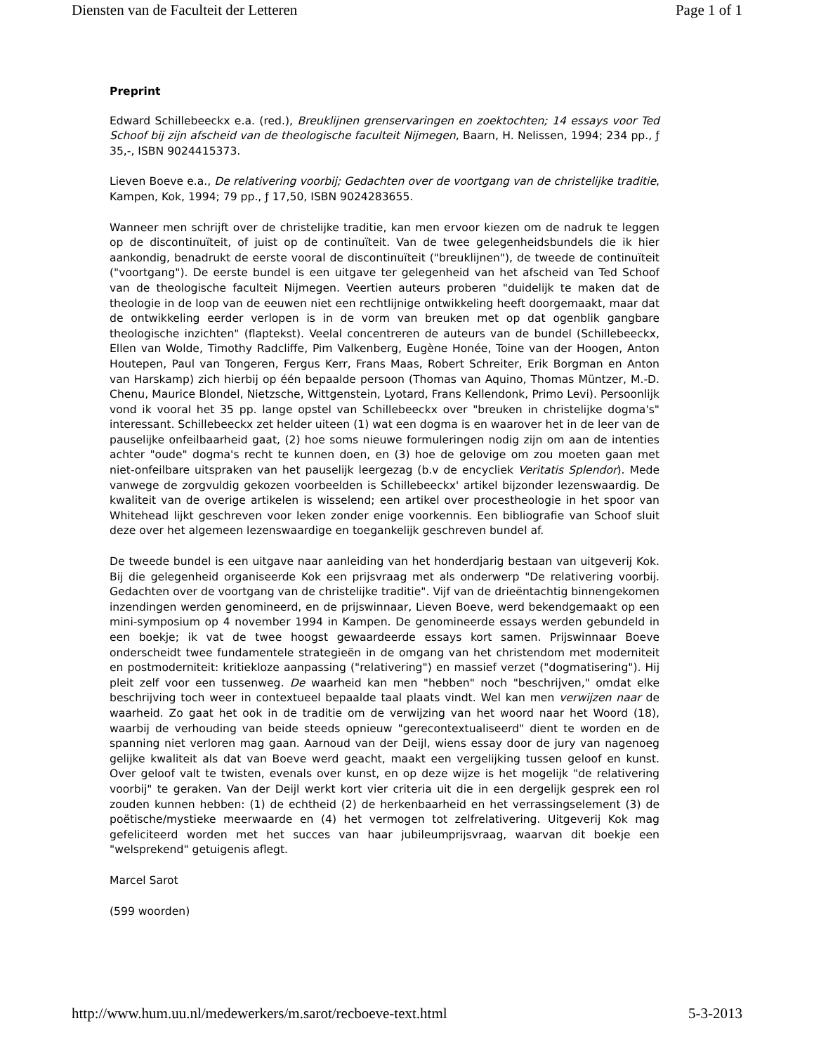Diensten van de Faculteit der Letteren Page 1 of 1
Preprint
Edward Schillebeeckx e.a. (red.), Breuklijnen grenservaringen en zoektochten; 14 essays voor Ted Schoof bij zijn afscheid van de theologische faculteit Nijmegen, Baarn, H. Nelissen, 1994; 234 pp., ƒ 35,-, ISBN 9024415373.
Lieven Boeve e.a., De relativering voorbij; Gedachten over de voortgang van de christelijke traditie, Kampen, Kok, 1994; 79 pp., ƒ 17,50, ISBN 9024283655.
Wanneer men schrijft over de christelijke traditie, kan men ervoor kiezen om de nadruk te leggen op de discontinuïteit, of juist op de continuïteit. Van de twee gelegenheidsbundels die ik hier aankondig, benadrukt de eerste vooral de discontinuïteit ("breuklijnen"), de tweede de continuïteit ("voortgang"). De eerste bundel is een uitgave ter gelegenheid van het afscheid van Ted Schoof van de theologische faculteit Nijmegen. Veertien auteurs proberen "duidelijk te maken dat de theologie in de loop van de eeuwen niet een rechtlijnige ontwikkeling heeft doorgemaakt, maar dat de ontwikkeling eerder verlopen is in de vorm van breuken met op dat ogenblik gangbare theologische inzichten" (flaptekst). Veelal concentreren de auteurs van de bundel (Schillebeeckx, Ellen van Wolde, Timothy Radcliffe, Pim Valkenberg, Eugène Honée, Toine van der Hoogen, Anton Houtepen, Paul van Tongeren, Fergus Kerr, Frans Maas, Robert Schreiter, Erik Borgman en Anton van Harskamp) zich hierbij op één bepaalde persoon (Thomas van Aquino, Thomas Müntzer, M.-D. Chenu, Maurice Blondel, Nietzsche, Wittgenstein, Lyotard, Frans Kellendonk, Primo Levi). Persoonlijk vond ik vooral het 35 pp. lange opstel van Schillebeeckx over "breuken in christelijke dogma's" interessant. Schillebeeckx zet helder uiteen (1) wat een dogma is en waarover het in de leer van de pauselijke onfeilbaarheid gaat, (2) hoe soms nieuwe formuleringen nodig zijn om aan de intenties achter "oude" dogma's recht te kunnen doen, en (3) hoe de gelovige om zou moeten gaan met niet-onfeilbare uitspraken van het pauselijk leergezag (b.v de encycliek Veritatis Splendor). Mede vanwege de zorgvuldig gekozen voorbeelden is Schillebeeckx' artikel bijzonder lezenswaardig. De kwaliteit van de overige artikelen is wisselend; een artikel over procestheologie in het spoor van Whitehead lijkt geschreven voor leken zonder enige voorkennis. Een bibliografie van Schoof sluit deze over het algemeen lezenswaardige en toegankelijk geschreven bundel af.
De tweede bundel is een uitgave naar aanleiding van het honderdjarig bestaan van uitgeverij Kok. Bij die gelegenheid organiseerde Kok een prijsvraag met als onderwerp "De relativering voorbij. Gedachten over de voortgang van de christelijke traditie". Vijf van de drieëntachtig binnengekomen inzendingen werden genomineerd, en de prijswinnaar, Lieven Boeve, werd bekendgemaakt op een mini-symposium op 4 november 1994 in Kampen. De genomineerde essays werden gebundeld in een boekje; ik vat de twee hoogst gewaardeerde essays kort samen. Prijswinnaar Boeve onderscheidt twee fundamentele strategieën in de omgang van het christendom met moderniteit en postmoderniteit: kritiekloze aanpassing ("relativering") en massief verzet ("dogmatisering"). Hij pleit zelf voor een tussenweg. De waarheid kan men "hebben" noch "beschrijven," omdat elke beschrijving toch weer in contextueel bepaalde taal plaats vindt. Wel kan men verwijzen naar de waarheid. Zo gaat het ook in de traditie om de verwijzing van het woord naar het Woord (18), waarbij de verhouding van beide steeds opnieuw "gerecontextualiseerd" dient te worden en de spanning niet verloren mag gaan. Aarnoud van der Deijl, wiens essay door de jury van nagenoeg gelijke kwaliteit als dat van Boeve werd geacht, maakt een vergelijking tussen geloof en kunst. Over geloof valt te twisten, evenals over kunst, en op deze wijze is het mogelijk "de relativering voorbij" te geraken. Van der Deijl werkt kort vier criteria uit die in een dergelijk gesprek een rol zouden kunnen hebben: (1) de echtheid (2) de herkenbaarheid en het verrassingselement (3) de poëtische/mystieke meerwaarde en (4) het vermogen tot zelfrelativering. Uitgeverij Kok mag gefeliciteerd worden met het succes van haar jubileumprijsvraag, waarvan dit boekje een "welsprekend" getuigenis aflegt.
Marcel Sarot
(599 woorden)
http://www.hum.uu.nl/medewerkers/m.sarot/recboeve-text.html 5-3-2013